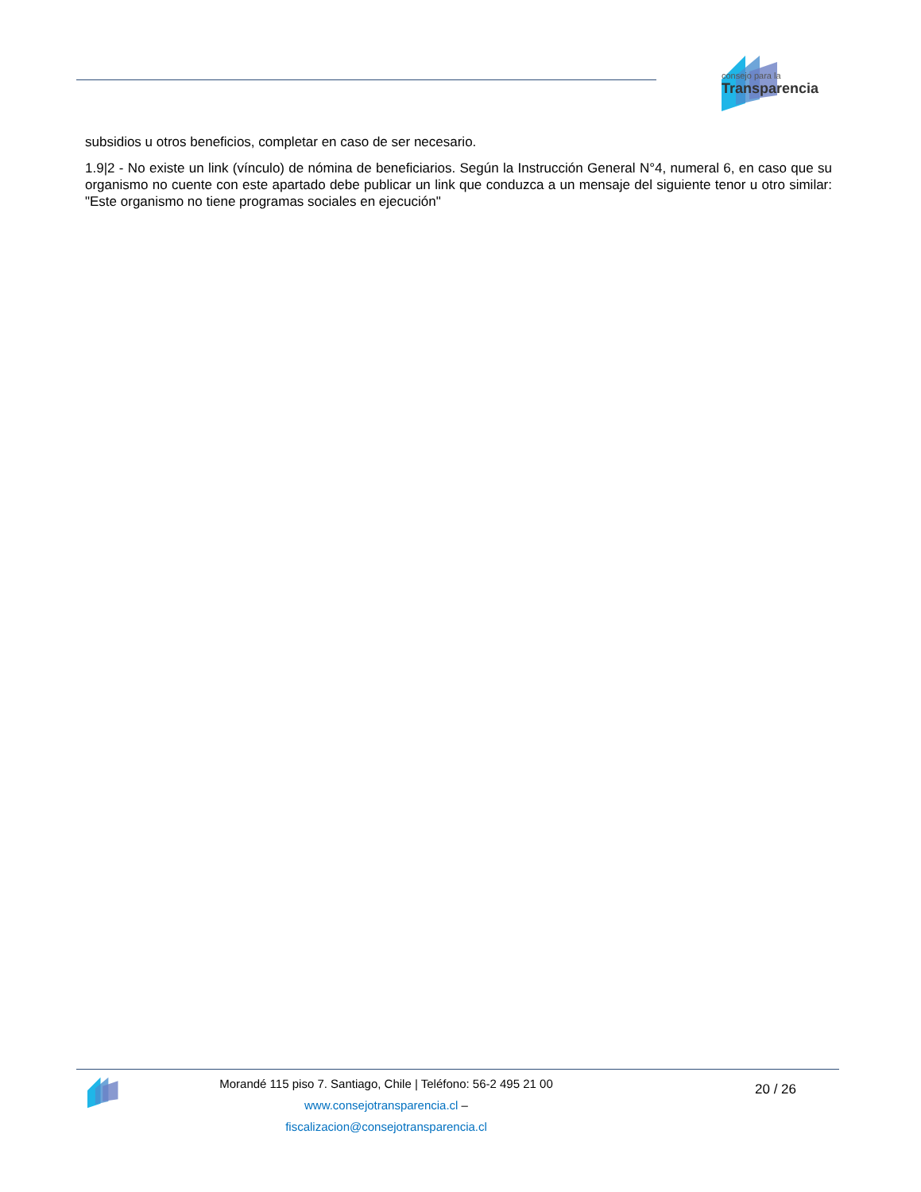consejo para la
Transparencia
subsidios u otros beneficios, completar en caso de ser necesario.
1.9|2 - No existe un link (vínculo) de nómina de beneficiarios. Según la Instrucción General N°4, numeral 6, en caso que su organismo no cuente con este apartado debe publicar un link que conduzca a un mensaje del siguiente tenor u otro similar: "Este organismo no tiene programas sociales en ejecución"
Morandé 115 piso 7. Santiago, Chile | Teléfono: 56-2 495 21 00
www.consejotransparencia.cl – fiscalizacion@consejotransparencia.cl
20 / 26